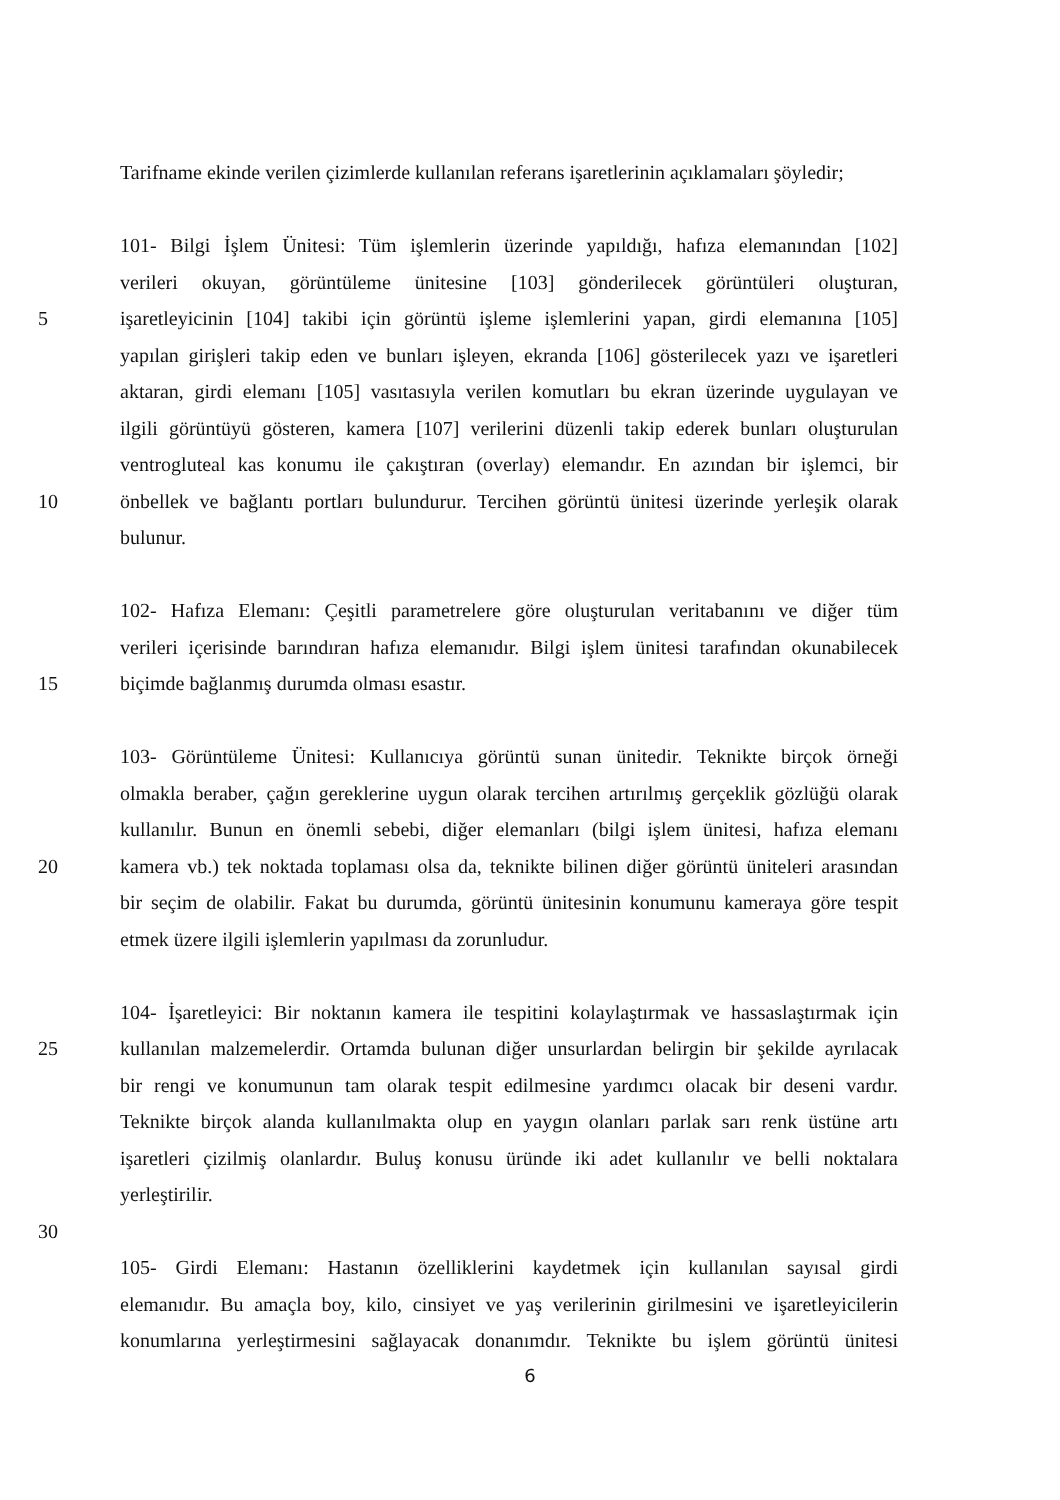Tarifname ekinde verilen çizimlerde kullanılan referans işaretlerinin açıklamaları şöyledir;
101- Bilgi İşlem Ünitesi: Tüm işlemlerin üzerinde yapıldığı, hafıza elemanından [102]
verileri okuyan, görüntüleme ünitesine [103] gönderilecek görüntüleri oluşturan,
5 işaretleyicinin [104] takibi için görüntü işleme işlemlerini yapan, girdi elemanına [105]
yapılan girişleri takip eden ve bunları işleyen, ekranda [106] gösterilecek yazı ve işaretleri
aktaran, girdi elemanı [105] vasıtasıyla verilen komutları bu ekran üzerinde uygulayan ve
ilgili görüntüyü gösteren, kamera [107] verilerini düzenli takip ederek bunları oluşturulan
ventrogluteal kas konumu ile çakıştıran (overlay) elemandır. En azından bir işlemci, bir
10 önbellek ve bağlantı portları bulundurur. Tercihen görüntü ünitesi üzerinde yerleşik olarak
bulunur.
102- Hafıza Elemanı: Çeşitli parametrelere göre oluşturulan veritabanını ve diğer tüm
verileri içerisinde barındıran hafıza elemanıdır. Bilgi işlem ünitesi tarafından okunabilecek
15 biçimde bağlanmış durumda olması esastır.
103- Görüntüleme Ünitesi: Kullanıcıya görüntü sunan ünitedir. Teknikte birçok örneği
olmakla beraber, çağın gereklerine uygun olarak tercihen artırılmış gerçeklik gözlüğü olarak
kullanılır. Bunun en önemli sebebi, diğer elemanları (bilgi işlem ünitesi, hafıza elemanı
20 kamera vb.) tek noktada toplaması olsa da, teknikte bilinen diğer görüntü üniteleri arasından
bir seçim de olabilir. Fakat bu durumda, görüntü ünitesinin konumunu kameraya göre tespit
etmek üzere ilgili işlemlerin yapılması da zorunludur.
104- İşaretleyici: Bir noktanın kamera ile tespitini kolaylaştırmak ve hassaslaştırmak için
25 kullanılan malzemelerdir. Ortamda bulunan diğer unsurlardan belirgin bir şekilde ayrılacak
bir rengi ve konumunun tam olarak tespit edilmesine yardımcı olacak bir deseni vardır.
Teknikte birçok alanda kullanılmakta olup en yaygın olanları parlak sarı renk üstüne artı
işaretleri çizilmiş olanlardır. Buluş konusu üründe iki adet kullanılır ve belli noktalara
yerleştirilir.
30
105- Girdi Elemanı: Hastanın özelliklerini kaydetmek için kullanılan sayısal girdi
elemanıdır. Bu amaçla boy, kilo, cinsiyet ve yaş verilerinin girilmesini ve işaretleyicilerin
konumlarına yerleştirmesini sağlayacak donanımdır. Teknikte bu işlem görüntü ünitesi
6